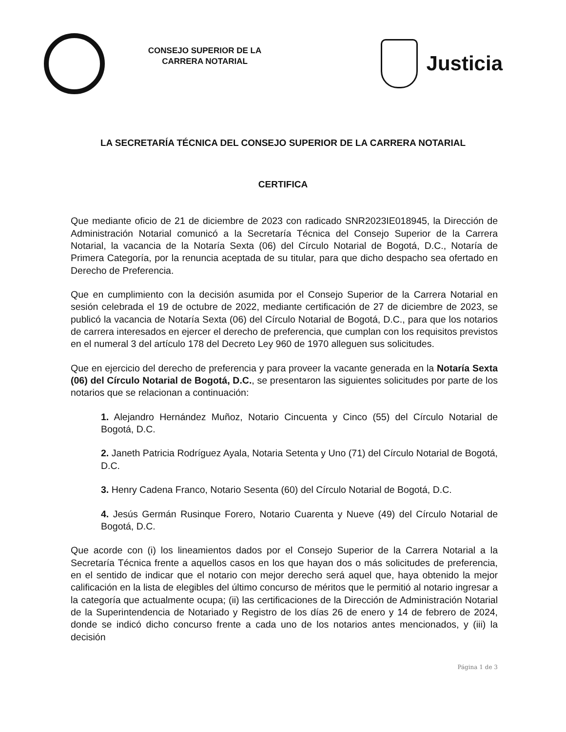CONSEJO SUPERIOR DE LA CARRERA NOTARIAL
Justicia
LA SECRETARÍA TÉCNICA DEL CONSEJO SUPERIOR DE LA CARRERA NOTARIAL
CERTIFICA
Que mediante oficio de 21 de diciembre de 2023 con radicado SNR2023IE018945, la Dirección de Administración Notarial comunicó a la Secretaría Técnica del Consejo Superior de la Carrera Notarial, la vacancia de la Notaría Sexta (06) del Círculo Notarial de Bogotá, D.C., Notaría de Primera Categoría, por la renuncia aceptada de su titular, para que dicho despacho sea ofertado en Derecho de Preferencia.
Que en cumplimiento con la decisión asumida por el Consejo Superior de la Carrera Notarial en sesión celebrada el 19 de octubre de 2022, mediante certificación de 27 de diciembre de 2023, se publicó la vacancia de Notaría Sexta (06) del Círculo Notarial de Bogotá, D.C., para que los notarios de carrera interesados en ejercer el derecho de preferencia, que cumplan con los requisitos previstos en el numeral 3 del artículo 178 del Decreto Ley 960 de 1970 alleguen sus solicitudes.
Que en ejercicio del derecho de preferencia y para proveer la vacante generada en la Notaría Sexta (06) del Círculo Notarial de Bogotá, D.C., se presentaron las siguientes solicitudes por parte de los notarios que se relacionan a continuación:
1. Alejandro Hernández Muñoz, Notario Cincuenta y Cinco (55) del Círculo Notarial de Bogotá, D.C.
2. Janeth Patricia Rodríguez Ayala, Notaria Setenta y Uno (71) del Círculo Notarial de Bogotá, D.C.
3. Henry Cadena Franco, Notario Sesenta (60) del Círculo Notarial de Bogotá, D.C.
4. Jesús Germán Rusinque Forero, Notario Cuarenta y Nueve (49) del Círculo Notarial de Bogotá, D.C.
Que acorde con (i) los lineamientos dados por el Consejo Superior de la Carrera Notarial a la Secretaría Técnica frente a aquellos casos en los que hayan dos o más solicitudes de preferencia, en el sentido de indicar que el notario con mejor derecho será aquel que, haya obtenido la mejor calificación en la lista de elegibles del último concurso de méritos que le permitió al notario ingresar a la categoría que actualmente ocupa; (ii) las certificaciones de la Dirección de Administración Notarial de la Superintendencia de Notariado y Registro de los días 26 de enero y 14 de febrero de 2024, donde se indicó dicho concurso frente a cada uno de los notarios antes mencionados, y (iii) la decisión
Página 1 de 3